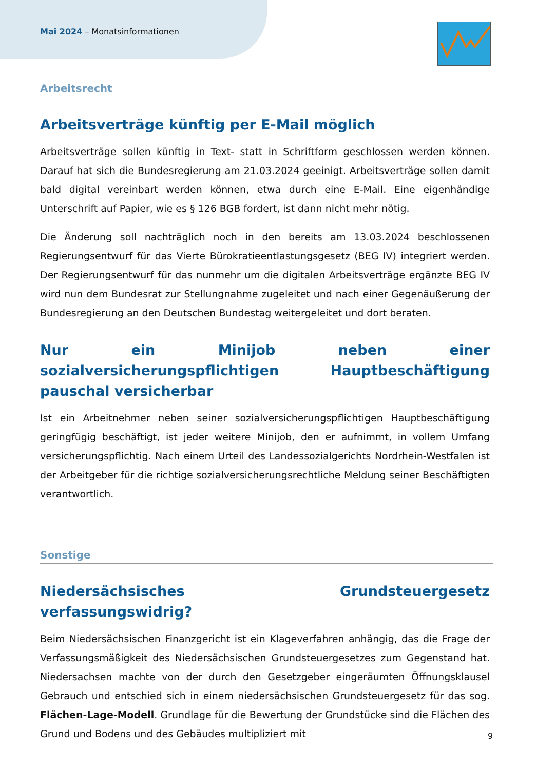Mai 2024 – Monatsinformationen
Arbeitsrecht
Arbeitsverträge künftig per E-Mail möglich
Arbeitsverträge sollen künftig in Text- statt in Schriftform geschlossen werden können. Darauf hat sich die Bundesregierung am 21.03.2024 geeinigt. Arbeitsverträge sollen damit bald digital vereinbart werden können, etwa durch eine E-Mail. Eine eigenhändige Unterschrift auf Papier, wie es § 126 BGB fordert, ist dann nicht mehr nötig.
Die Änderung soll nachträglich noch in den bereits am 13.03.2024 beschlossenen Regierungsentwurf für das Vierte Bürokratieentlastungsgesetz (BEG IV) integriert werden. Der Regierungsentwurf für das nunmehr um die digitalen Arbeitsverträge ergänzte BEG IV wird nun dem Bundesrat zur Stellungnahme zugeleitet und nach einer Gegenäußerung der Bundesregierung an den Deutschen Bundestag weitergeleitet und dort beraten.
Nur ein Minijob neben einer sozialversicherungspflichtigen Hauptbeschäftigung pauschal versicherbar
Ist ein Arbeitnehmer neben seiner sozialversicherungspflichtigen Hauptbeschäftigung geringfügig beschäftigt, ist jeder weitere Minijob, den er aufnimmt, in vollem Umfang versicherungspflichtig. Nach einem Urteil des Landessozialgerichts Nordrhein-Westfalen ist der Arbeitgeber für die richtige sozialversicherungsrechtliche Meldung seiner Beschäftigten verantwortlich.
Sonstige
Niedersächsisches Grundsteuergesetz verfassungswidrig?
Beim Niedersächsischen Finanzgericht ist ein Klageverfahren anhängig, das die Frage der Verfassungsmäßigkeit des Niedersächsischen Grundsteuergesetzes zum Gegenstand hat. Niedersachsen machte von der durch den Gesetzgeber eingeräumten Öffnungsklausel Gebrauch und entschied sich in einem niedersächsischen Grundsteuergesetz für das sog. Flächen-Lage-Modell. Grundlage für die Bewertung der Grundstücke sind die Flächen des Grund und Bodens und des Gebäudes multipliziert mit
9